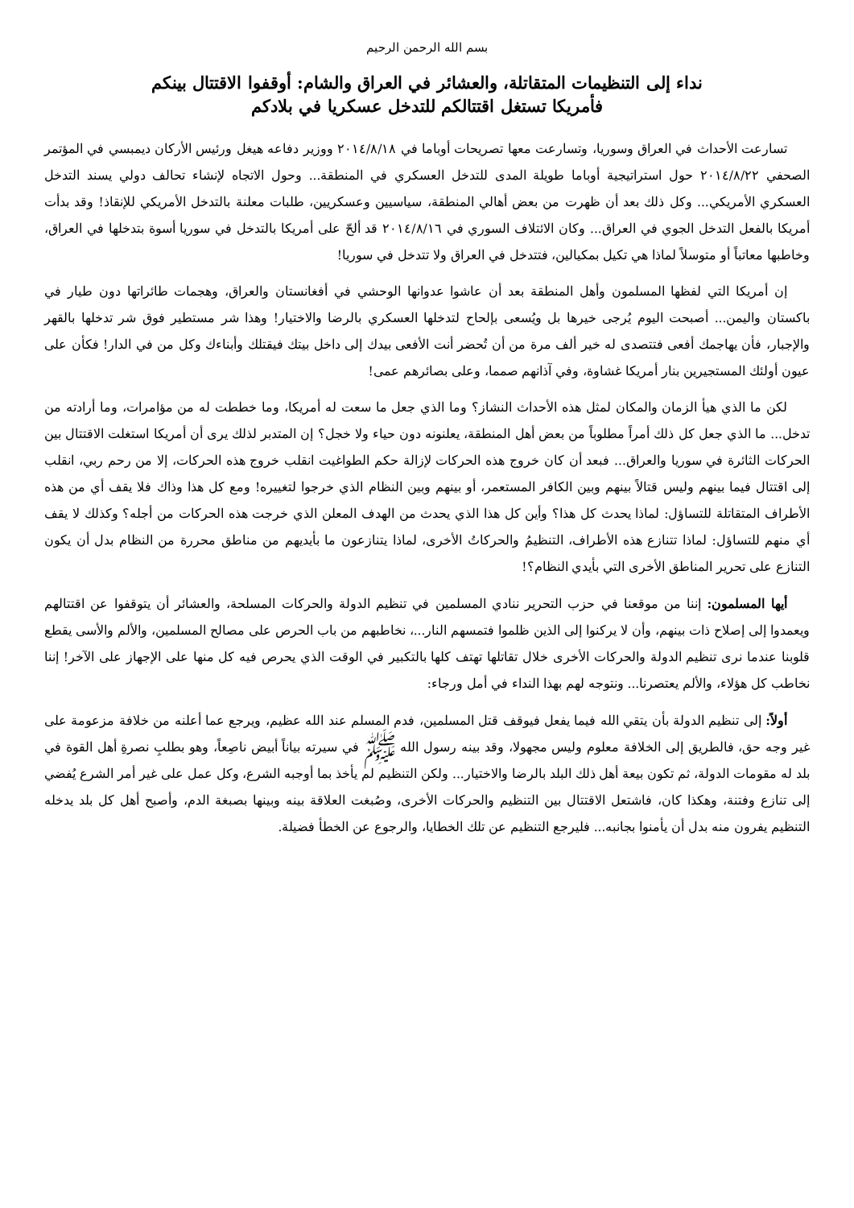بسم الله الرحمن الرحيم
نداء إلى التنظيمات المتقاتلة، والعشائر في العراق والشام: أوقفوا الاقتتال بينكم
فأمريكا تستغل اقتتالكم للتدخل عسكريا في بلادكم
تسارعت الأحداث في العراق وسوريا، وتسارعت معها تصريحات أوباما في ٢٠١٤/٨/١٨ ووزير دفاعه هيغل ورئيس الأركان ديمبسي في المؤتمر الصحفي ٢٠١٤/٨/٢٢ حول استراتيجية أوباما طويلة المدى للتدخل العسكري في المنطقة... وحول الاتجاه لإنشاء تحالف دولي يسند التدخل العسكري الأمريكي... وكل ذلك بعد أن ظهرت من بعض أهالي المنطقة، سياسيين وعسكريين، طلبات معلنة بالتدخل الأمريكي للإنقاذ! وقد بدأت أمريكا بالفعل التدخل الجوي في العراق... وكان الائتلاف السوري في ٢٠١٤/٨/١٦ قد ألحّ على أمريكا بالتدخل في سوريا أسوة بتدخلها في العراق، وخاطبها معاتباً أو متوسلاً لماذا هي تكيل بمكيالين، فتتدخل في العراق ولا تتدخل في سوريا!
إن أمريكا التي لفظها المسلمون وأهل المنطقة بعد أن عاشوا عدوانها الوحشي في أفغانستان والعراق، وهجمات طائراتها دون طيار في باكستان واليمن... أصبحت اليوم يُرجى خيرها بل ويُسعى بإلحاح لتدخلها العسكري بالرضا والاختيار! وهذا شر مستطير فوق شر تدخلها بالقهر والإجبار، فأن يهاجمك أفعى فتتصدى له خير ألف مرة من أن تُحضر أنت الأفعى بيدك إلى داخل بيتك فيقتلك وأبناءك وكل من في الدار! فكأن على عيون أولئك المستجيرين بنار أمريكا غشاوة، وفي آذانهم صمما، وعلى بصائرهم عمى!
لكن ما الذي هيأ الزمان والمكان لمثل هذه الأحداث النشاز؟ وما الذي جعل ما سعت له أمريكا، وما خططت له من مؤامرات، وما أرادته من تدخل... ما الذي جعل كل ذلك أمراً مطلوباً من بعض أهل المنطقة، يعلنونه دون حياء ولا خجل؟ إن المتدبر لذلك يرى أن أمريكا استغلت الاقتتال بين الحركات الثائرة في سوريا والعراق... فبعد أن كان خروج هذه الحركات لإزالة حكم الطواغيت انقلب خروج هذه الحركات، إلا من رحم ربي، انقلب إلى اقتتال فيما بينهم وليس قتالاً بينهم وبين الكافر المستعمر، أو بينهم وبين النظام الذي خرجوا لتغييره! ومع كل هذا وذاك فلا يقف أي من هذه الأطراف المتقاتلة للتساؤل: لماذا يحدث كل هذا؟ وأين كل هذا الذي يحدث من الهدف المعلن الذي خرجت هذه الحركات من أجله؟ وكذلك لا يقف أي منهم للتساؤل: لماذا تتنازع هذه الأطراف، التنظيمُ والحركاتُ الأخرى، لماذا يتنازعون ما بأيديهم من مناطق محررة من النظام بدل أن يكون التنازع على تحرير المناطق الأخرى التي بأيدي النظام؟!
أيها المسلمون: إننا من موقعنا في حزب التحرير ننادي المسلمين في تنظيم الدولة والحركات المسلحة، والعشائر أن يتوقفوا عن اقتتالهم ويعمدوا إلى إصلاح ذات بينهم، وأن لا يركنوا إلى الذين ظلموا فتمسهم النار...، نخاطبهم من باب الحرص على مصالح المسلمين، والألم والأسى يقطع قلوبنا عندما نرى تنظيم الدولة والحركات الأخرى خلال تقاتلها تهتف كلها بالتكبير في الوقت الذي يحرص فيه كل منها على الإجهاز على الآخر! إننا نخاطب كل هؤلاء، والألم يعتصرنا... ونتوجه لهم بهذا النداء في أمل ورجاء:
أولاً: إلى تنظيم الدولة بأن يتقي الله فيما يفعل فيوقف قتل المسلمين، فدم المسلم عند الله عظيم، ويرجع عما أعلنه من خلافة مزعومة على غير وجه حق، فالطريق إلى الخلافة معلوم وليس مجهولا، وقد بينه رسول الله ﷺ في سيرته بياناً أبيض ناصِعاً، وهو بطلبِ نصرةِ أهل القوة في بلد له مقومات الدولة، ثم تكون بيعة أهل ذلك البلد بالرضا والاختيار... ولكن التنظيم لم يأخذ بما أوجبه الشرع، وكل عمل على غير أمر الشرع يُفضي إلى تنازع وفتنة، وهكذا كان، فاشتعل الاقتتال بين التنظيم والحركات الأخرى، وصُبغت العلاقة بينه وبينها بصبغة الدم، وأصبح أهل كل بلد يدخله التنظيم يفرون منه بدل أن يأمنوا بجانبه... فليرجع التنظيم عن تلك الخطايا، والرجوع عن الخطأ فضيلة.